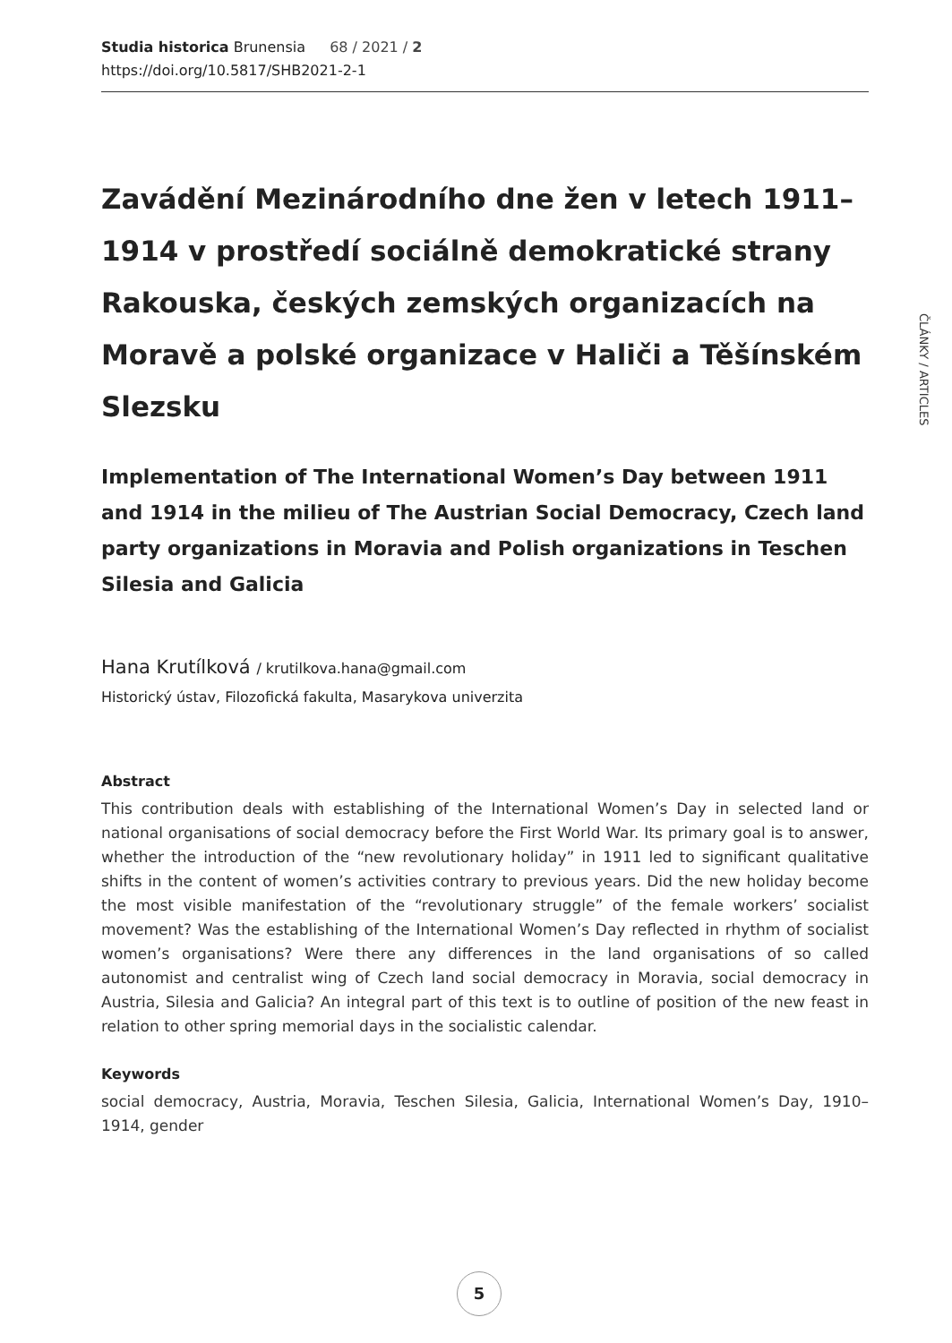Studia historica Brunensia 68 / 2021 / 2
https://doi.org/10.5817/SHB2021-2-1
ČLÁNKY / ARTICLES
Zavádění Mezinárodního dne žen v letech 1911–1914 v prostředí sociálně demokratické strany Rakouska, českých zemských organizacích na Moravě a polské organizace v Haliči a Těšínském Slezsku
Implementation of The International Women’s Day between 1911 and 1914 in the milieu of The Austrian Social Democracy, Czech land party organizations in Moravia and Polish organizations in Teschen Silesia and Galicia
Hana Krutílková / krutilkova.hana@gmail.com
Historický ústav, Filozofická fakulta, Masarykova univerzita
Abstract
This contribution deals with establishing of the International Women’s Day in selected land or national organisations of social democracy before the First World War. Its primary goal is to answer, whether the introduction of the “new revolutionary holiday” in 1911 led to significant qualitative shifts in the content of women’s activities contrary to previous years. Did the new holiday become the most visible manifestation of the “revolutionary struggle” of the female workers’ socialist movement? Was the establishing of the International Women’s Day reflected in rhythm of socialist women’s organisations? Were there any differences in the land organisations of so called autonomist and centralist wing of Czech land social democracy in Moravia, social democracy in Austria, Silesia and Galicia? An integral part of this text is to outline of position of the new feast in relation to other spring memorial days in the socialistic calendar.
Keywords
social democracy, Austria, Moravia, Teschen Silesia, Galicia, International Women’s Day, 1910–1914, gender
5